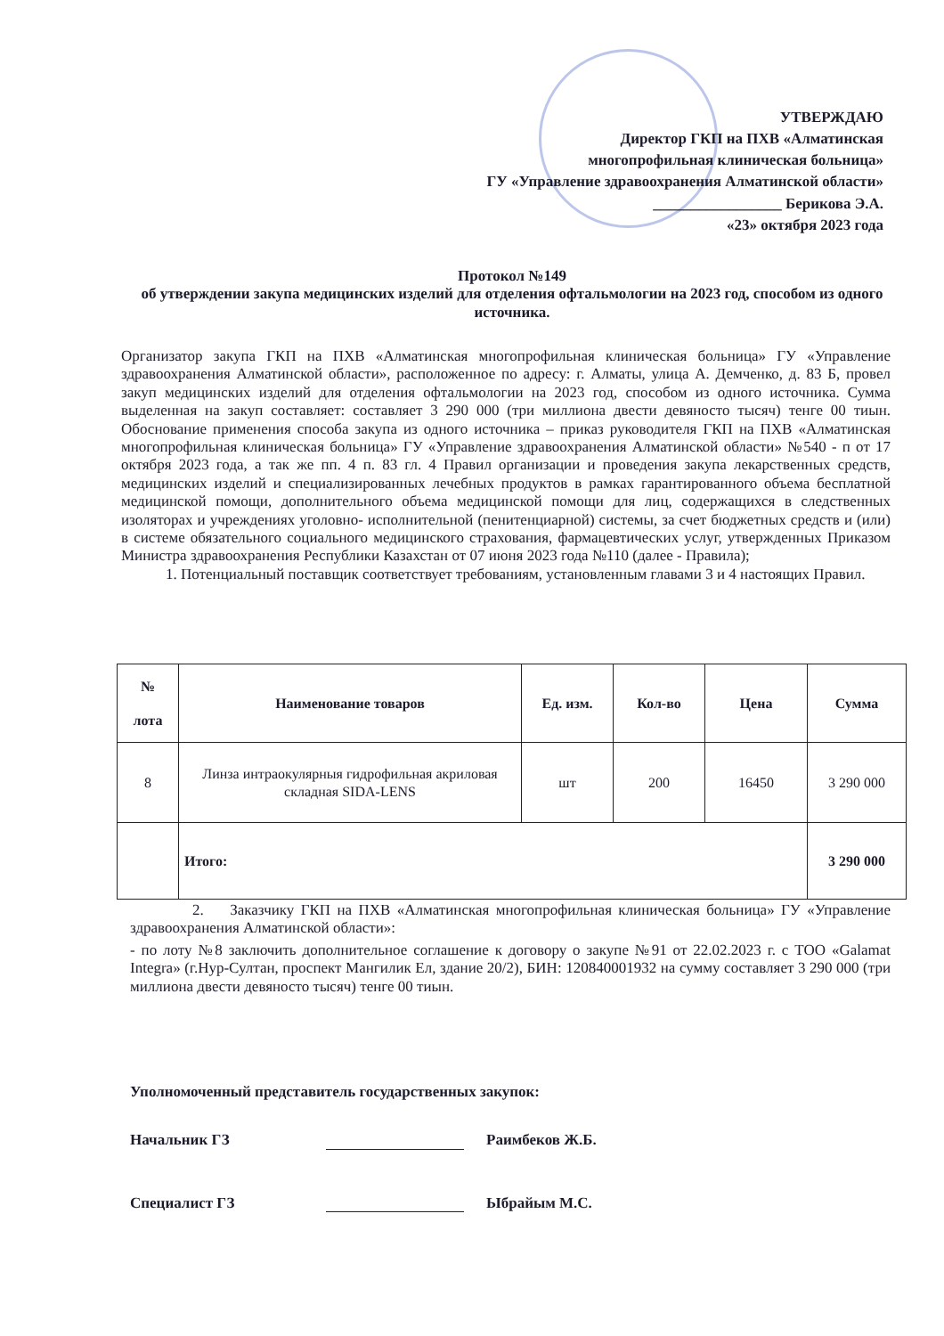УТВЕРЖДАЮ
Директор ГКП на ПХВ «Алматинская
многопрофильная клиническая больница»
ГУ «Управление здравоохранения Алматинской области»
_________________ Берикова Э.А.
«23» октября 2023 года
Протокол №149
об утверждении закупа медицинских изделий для отделения офтальмологии на 2023 год, способом из одного источника.
Организатор закупа ГКП на ПХВ «Алматинская многопрофильная клиническая больница» ГУ «Управление здравоохранения Алматинской области», расположенное по адресу: г. Алматы, улица А. Демченко, д. 83 Б, провел закуп медицинских изделий для отделения офтальмологии на 2023 год, способом из одного источника. Сумма выделенная на закуп составляет: составляет 3 290 000 (три миллиона двести девяносто тысяч) тенге 00 тиын. Обоснование применения способа закупа из одного источника – приказ руководителя ГКП на ПХВ «Алматинская многопрофильная клиническая больница» ГУ «Управление здравоохранения Алматинской области» №540 - п от 17 октября 2023 года, а так же пп. 4 п. 83 гл. 4 Правил организации и проведения закупа лекарственных средств, медицинских изделий и специализированных лечебных продуктов в рамках гарантированного объема бесплатной медицинской помощи, дополнительного объема медицинской помощи для лиц, содержащихся в следственных изоляторах и учреждениях уголовно- исполнительной (пенитенциарной) системы, за счет бюджетных средств и (или) в системе обязательного социального медицинского страхования, фармацевтических услуг, утвержденных Приказом Министра здравоохранения Республики Казахстан от 07 июня 2023 года №110 (далее - Правила);
1. Потенциальный поставщик соответствует требованиям, установленным главами 3 и 4 настоящих Правил.
| № лота | Наименование товаров | Ед. изм. | Кол-во | Цена | Сумма |
| --- | --- | --- | --- | --- | --- |
| 8 | Линза интраокулярныя гидрофильная акриловая складная SIDA-LENS | шт | 200 | 16450 | 3 290 000 |
| | Итого: | | | | 3 290 000 |
2. Заказчику ГКП на ПХВ «Алматинская многопрофильная клиническая больница» ГУ «Управление здравоохранения Алматинской области»:
- по лоту №8 заключить дополнительное соглашение к договору о закупе №91 от 22.02.2023 г. с ТОО «Galamat Integra» (г.Нур-Султан, проспект Мангилик Ел, здание 20/2), БИН: 120840001932 на сумму составляет 3 290 000 (три миллиона двести девяносто тысяч) тенге 00 тиын.
Уполномоченный представитель государственных закупок:
Начальник ГЗ Раимбеков Ж.Б.
Специалист ГЗ Ыбрайым М.С.